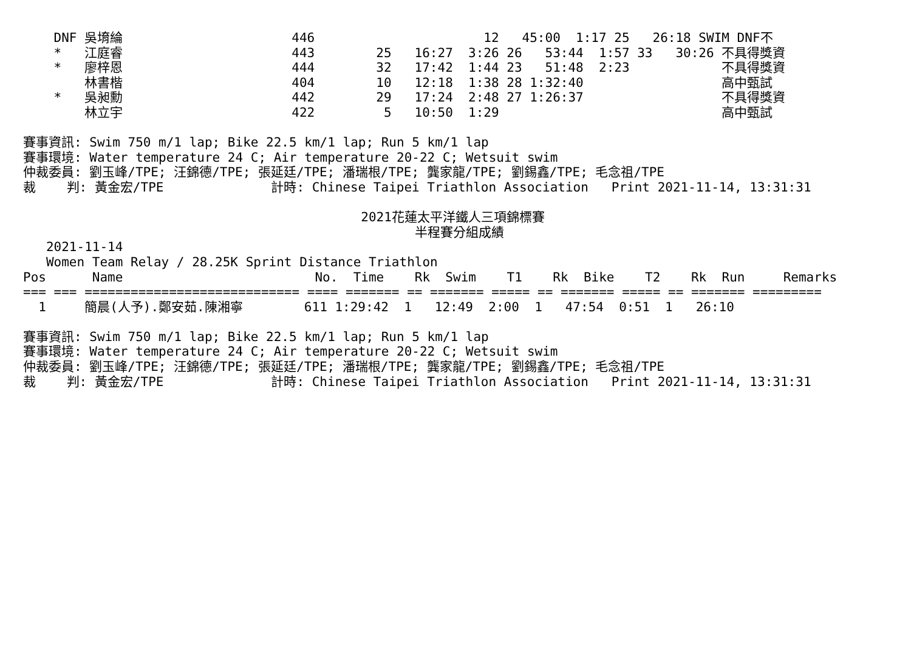DNF 吳堉綸                      446                      12   45:00  1:17 25   26:18 SWIM DNF不
    *   江庭睿                      443        25   16:27  3:26 26   53:44  1:57 33   30:26 不具得獎資
    *   廖梓恩                      444        32   17:42  1:44 23   51:48  2:23            不具得獎資
        林書楷                      404        10   12:18  1:38 28 1:32:40                  高中甄試
    *   吳昶勳                      442        29   17:24  2:48 27 1:26:37                  不具得獎資
        林立宇                      422         5   10:50  1:29                             高中甄試

賽事資訊: Swim 750 m/1 lap; Bike 22.5 km/1 lap; Run 5 km/1 lap
賽事環境: Water temperature 24 C; Air temperature 20-22 C; Wetsuit swim
仲裁委員: 劉玉峰/TPE; 汪錦德/TPE; 張延廷/TPE; 潘瑞根/TPE; 龔家龍/TPE; 劉錫鑫/TPE; 毛念祖/TPE
裁    判: 黃金宏/TPE              計時: Chinese Taipei Triathlon Association   Print 2021-11-14, 13:31:31

                                            2021花蓮太平洋鐵人三項錦標賽
                                                   半程賽分組成績
   2021-11-14
   Women Team Relay / 28.25K Sprint Distance Triathlon
Pos      Name                         No.  Time    Rk  Swim    T1    Rk  Bike    T2    Rk  Run     Remarks
=== === ============================ ==== ======= == ======= ===== == ======= ===== == ======= =========
  1     簡晨(人予).鄭安茹.陳湘寧        611 1:29:42  1   12:49  2:00  1   47:54  0:51  1   26:10

賽事資訊: Swim 750 m/1 lap; Bike 22.5 km/1 lap; Run 5 km/1 lap
賽事環境: Water temperature 24 C; Air temperature 20-22 C; Wetsuit swim
仲裁委員: 劉玉峰/TPE; 汪錦德/TPE; 張延廷/TPE; 潘瑞根/TPE; 龔家龍/TPE; 劉錫鑫/TPE; 毛念祖/TPE
裁    判: 黃金宏/TPE              計時: Chinese Taipei Triathlon Association   Print 2021-11-14, 13:31:31